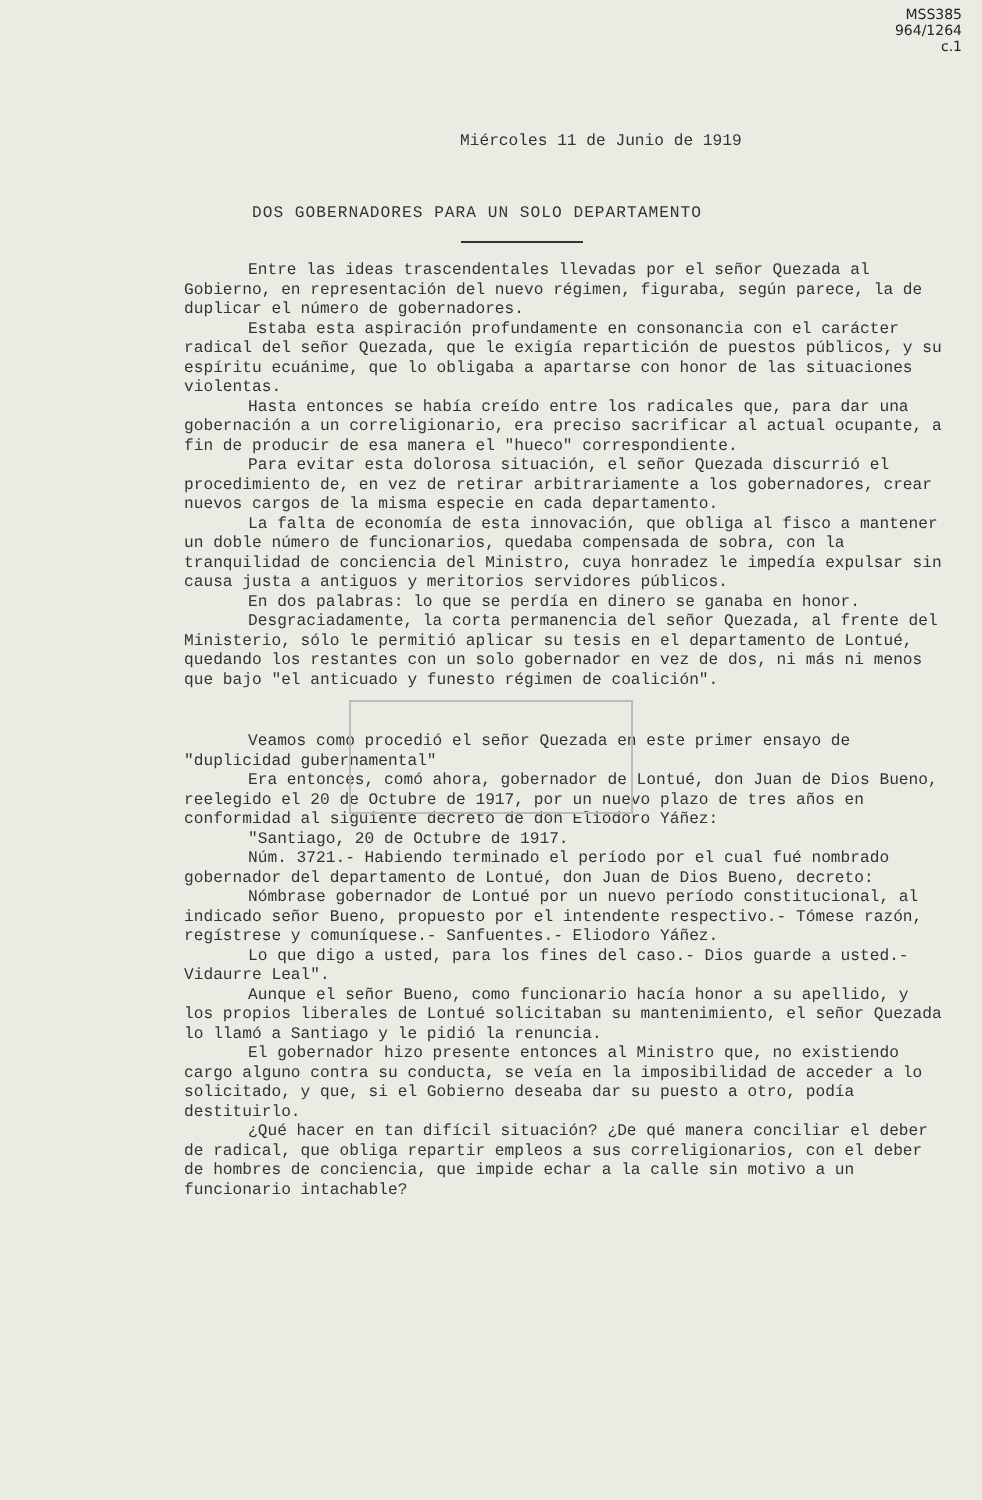MSS385
964/1264
c.1
Miércoles 11 de Junio de 1919
DOS GOBERNADORES PARA UN SOLO DEPARTAMENTO
Entre las ideas trascendentales llevadas por el señor Quezada al Gobierno, en representación del nuevo régimen, figuraba, según parece, la de duplicar el número de gobernadores.
Estaba esta aspiración profundamente en consonancia con el carácter radical del señor Quezada, que le exigía repartición de puestos públicos, y su espíritu ecuánime, que lo obligaba a apartarse con honor de las situaciones violentas.
Hasta entonces se había creído entre los radicales que, para dar una gobernación a un correligionario, era preciso sacrificar al actual ocupante, a fin de producir de esa manera el "hueco" correspondiente.
Para evitar esta dolorosa situación, el señor Quezada discurrió el procedimiento de, en vez de retirar arbitrariamente a los gobernadores, crear nuevos cargos de la misma especie en cada departamento.
La falta de economía de esta innovación, que obliga al fisco a mantener un doble número de funcionarios, quedaba compensada de sobra, con la tranquilidad de conciencia del Ministro, cuya honradez le impedía expulsar sin causa justa a antiguos y meritorios servidores públicos.
En dos palabras: lo que se perdía en dinero se ganaba en honor.
Desgraciadamente, la corta permanencia del señor Quezada, al frente del Ministerio, sólo le permitió aplicar su tesis en el departamento de Lontué, quedando los restantes con un solo gobernador en vez de dos, ni más ni menos que bajo "el anticuado y funesto régimen de coalición".
Veamos como procedió el señor Quezada en este primer ensayo de "duplicidad gubernamental"
Era entonces, comó ahora, gobernador de Lontué, don Juan de Dios Bueno, reelegido el 20 de Octubre de 1917, por un nuevo plazo de tres años en conformidad al siguiente decreto de don Eliodoro Yáñez:
"Santiago, 20 de Octubre de 1917.
Núm. 3721.- Habiendo terminado el período por el cual fué nombrado gobernador del departamento de Lontué, don Juan de Dios Bueno, decreto:
Nómbrase gobernador de Lontué por un nuevo período constitucional, al indicado señor Bueno, propuesto por el intendente respectivo.- Tómese razón, regístrese y comuníquese.- Sanfuentes.- Eliodoro Yáñez.
Lo que digo a usted, para los fines del caso.- Dios guarde a usted.- Vidaurre Leal".
Aunque el señor Bueno, como funcionario hacía honor a su apellido, y los propios liberales de Lontué solicitaban su mantenimiento, el señor Quezada lo llamó a Santiago y le pidió la renuncia.
El gobernador hizo presente entonces al Ministro que, no existiendo cargo alguno contra su conducta, se veía en la imposibilidad de acceder a lo solicitado, y que, si el Gobierno deseaba dar su puesto a otro, podía destituirlo.
¿Qué hacer en tan difícil situación? ¿De qué manera conciliar el deber de radical, que obliga repartir empleos a sus correligionarios, con el deber de hombres de conciencia, que impide echar a la calle sin motivo a un funcionario intachable?